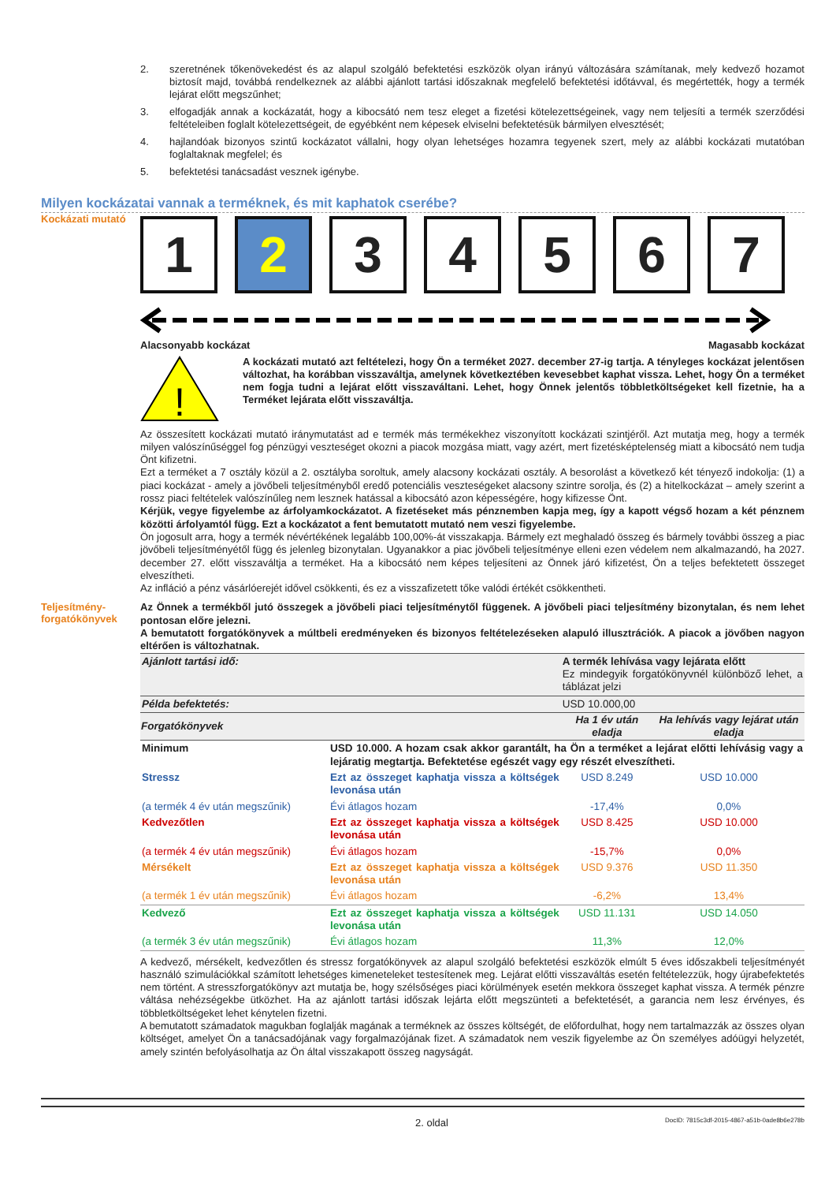2. szeretnének tőkenövekedést és az alapul szolgáló befektetési eszközök olyan irányú változására számítanak, mely kedvező hozamot biztosít majd, továbbá rendelkeznek az alábbi ajánlott tartási időszaknak megfelelő befektetési időtávval, és megértették, hogy a termék lejárat előtt megszűnhet;
3. elfogadják annak a kockázatát, hogy a kibocsátó nem tesz eleget a fizetési kötelezettségeinek, vagy nem teljesíti a termék szerződési feltételeiben foglalt kötelezettségeit, de egyébként nem képesek elviselni befektetésük bármilyen elvesztését;
4. hajlandóak bizonyos szintű kockázatot vállalni, hogy olyan lehetséges hozamra tegyenek szert, mely az alábbi kockázati mutatóban foglaltaknak megfelel; és
5. befektetési tanácsadást vesznek igénybe.
Milyen kockázatai vannak a terméknek, és mit kaphatok cserébe?
Kockázati mutató
1 2 3 4 5 6 7
Alacsonyabb kockázat Magasabb kockázat
!
A kockázati mutató azt feltételezi, hogy Ön a terméket 2027. december 27-ig tartja. A tényleges kockázat jelentősen változhat, ha korábban visszaváltja, amelynek következtében kevesebbet kaphat vissza. Lehet, hogy Ön a terméket nem fogja tudni a lejárat előtt visszaváltani. Lehet, hogy Önnek jelentős többletköltségeket kell fizetnie, ha a Terméket lejárata előtt visszaváltja.
Az összesített kockázati mutató iránymutatást ad e termék más termékekhez viszonyított kockázati szintjéről. Azt mutatja meg, hogy a termék milyen valószínűséggel fog pénzügyi veszteséget okozni a piacok mozgása miatt, vagy azért, mert fizetésképtelenség miatt a kibocsátó nem tudja Önt kifizetni.
Ezt a terméket a 7 osztály közül a 2. osztályba soroltuk, amely alacsony kockázati osztály. A besorolást a következő két tényező indokolja: (1) a piaci kockázat - amely a jövőbeli teljesítményből eredő potenciális veszteségeket alacsony szintre sorolja, és (2) a hitelkockázat – amely szerint a rossz piaci feltételek valószínűleg nem lesznek hatással a kibocsátó azon képességére, hogy kifizesse Önt.
Kérjük, vegye figyelembe az árfolyamkockázatot. A fizetéseket más pénznemben kapja meg, így a kapott végső hozam a két pénznem közötti árfolyamtól függ. Ezt a kockázatot a fent bemutatott mutató nem veszi figyelembe.
Ön jogosult arra, hogy a termék névértékének legalább 100,00%-át visszakapja. Bármely ezt meghaladó összeg és bármely további összeg a piac jövőbeli teljesítményétől függ és jelenleg bizonytalan. Ugyanakkor a piac jövőbeli teljesítménye elleni ezen védelem nem alkalmazandó, ha 2027. december 27. előtt visszaváltja a terméket. Ha a kibocsátó nem képes teljesíteni az Önnek járó kifizetést, Ön a teljes befektetett összeget elveszítheti.
Az infláció a pénz vásárlóerejét idővel csökkenti, és ez a visszafizetett tőke valódi értékét csökkentheti.
Teljesítmény-
forgatókönyvek
Az Önnek a termékből jutó összegek a jövőbeli piaci teljesítménytől függenek. A jövőbeli piaci teljesítmény bizonytalan, és nem lehet pontosan előre jelezni.
A bemutatott forgatókönyvek a múltbeli eredményeken és bizonyos feltételezéseken alapuló illusztrációk. A piacok a jövőben nagyon eltérően is változhatnak.
| Ajánlott tartási idő: | | A termék lehívása vagy lejárata előtt Ez mindegyik forgatókönyvnél különböző lehet, a táblázat jelzi | |
| Példa befektetés: | | USD 10.000,00 | |
| Forgatókönyvek | | Ha 1 év után eladja | Ha lehívás vagy lejárat után eladja |
| Minimum | USD 10.000. A hozam csak akkor garantált, ha Ön a terméket a lejárat előtti lehívásig vagy a lejáratig megtartja. Befektetése egészét vagy egy részét elveszítheti. | | |
| Stressz | Ezt az összeget kaphatja vissza a költségek levonása után | USD 8.249 | USD 10.000 |
| (a termék 4 év után megszűnik) | Évi átlagos hozam | -17,4% | 0,0% |
| Kedvezőtlen | Ezt az összeget kaphatja vissza a költségek levonása után | USD 8.425 | USD 10.000 |
| (a termék 4 év után megszűnik) | Évi átlagos hozam | -15,7% | 0,0% |
| Mérsékelt | Ezt az összeget kaphatja vissza a költségek levonása után | USD 9.376 | USD 11.350 |
| (a termék 1 év után megszűnik) | Évi átlagos hozam | -6,2% | 13,4% |
| Kedvező | Ezt az összeget kaphatja vissza a költségek levonása után | USD 11.131 | USD 14.050 |
| (a termék 3 év után megszűnik) | Évi átlagos hozam | 11,3% | 12,0% |
A kedvező, mérsékelt, kedvezőtlen és stressz forgatókönyvek az alapul szolgáló befektetési eszközök elmúlt 5 éves időszakbeli teljesítményét használó szimulációkkal számított lehetséges kimeneteleket testesítenek meg. Lejárat előtti visszaváltás esetén feltételezzük, hogy újrabefektetés nem történt. A stresszforgatókönyv azt mutatja be, hogy szélsőséges piaci körülmények esetén mekkora összeget kaphat vissza. A termék pénzre váltása nehézségekbe ütközhet. Ha az ajánlott tartási időszak lejárta előtt megszünteti a befektetését, a garancia nem lesz érvényes, és többletköltségeket lehet kénytelen fizetni.
A bemutatott számadatok magukban foglalják magának a terméknek az összes költségét, de előfordulhat, hogy nem tartalmazzák az összes olyan költséget, amelyet Ön a tanácsadójának vagy forgalmazójának fizet. A számadatok nem veszik figyelembe az Ön személyes adóügyi helyzetét, amely szintén befolyásolhatja az Ön által visszakapott összeg nagyságát.
2. oldal DocID: 7815c3df-2015-4867-a51b-0ade8b6e278b